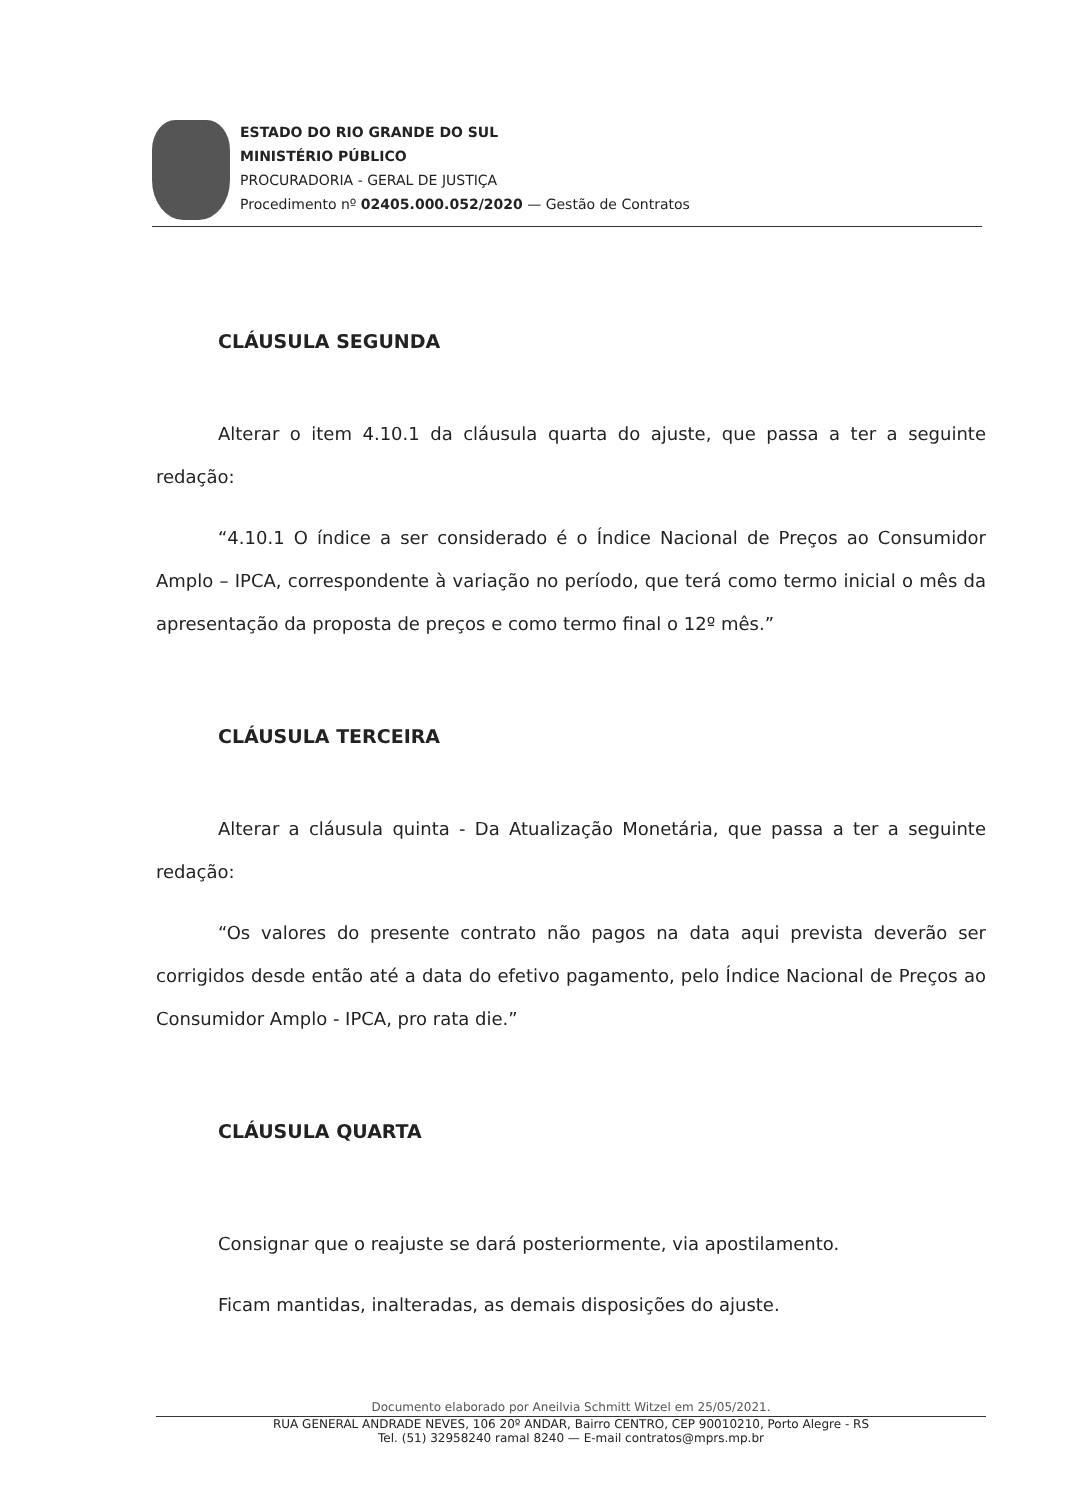ESTADO DO RIO GRANDE DO SUL
MINISTÉRIO PÚBLICO
PROCURADORIA - GERAL DE JUSTIÇA
Procedimento nº 02405.000.052/2020 — Gestão de Contratos
CLÁUSULA SEGUNDA
Alterar o item 4.10.1 da cláusula quarta do ajuste, que passa a ter a seguinte redação:
“4.10.1 O índice a ser considerado é o Índice Nacional de Preços ao Consumidor Amplo – IPCA, correspondente à variação no período, que terá como termo inicial o mês da apresentação da proposta de preços e como termo final o 12º mês.”
CLÁUSULA TERCEIRA
Alterar a cláusula quinta - Da Atualização Monetária, que passa a ter a seguinte redação:
“Os valores do presente contrato não pagos na data aqui prevista deverão ser corrigidos desde então até a data do efetivo pagamento, pelo Índice Nacional de Preços ao Consumidor Amplo - IPCA, pro rata die.”
CLÁUSULA QUARTA
Consignar que o reajuste se dará posteriormente, via apostilamento.
Ficam mantidas, inalteradas, as demais disposições do ajuste.
Documento elaborado por Aneilvia Schmitt Witzel em 25/05/2021.
RUA GENERAL ANDRADE NEVES, 106 20º ANDAR, Bairro CENTRO, CEP 90010210, Porto Alegre - RS
Tel. (51) 32958240 ramal 8240 — E-mail contratos@mprs.mp.br